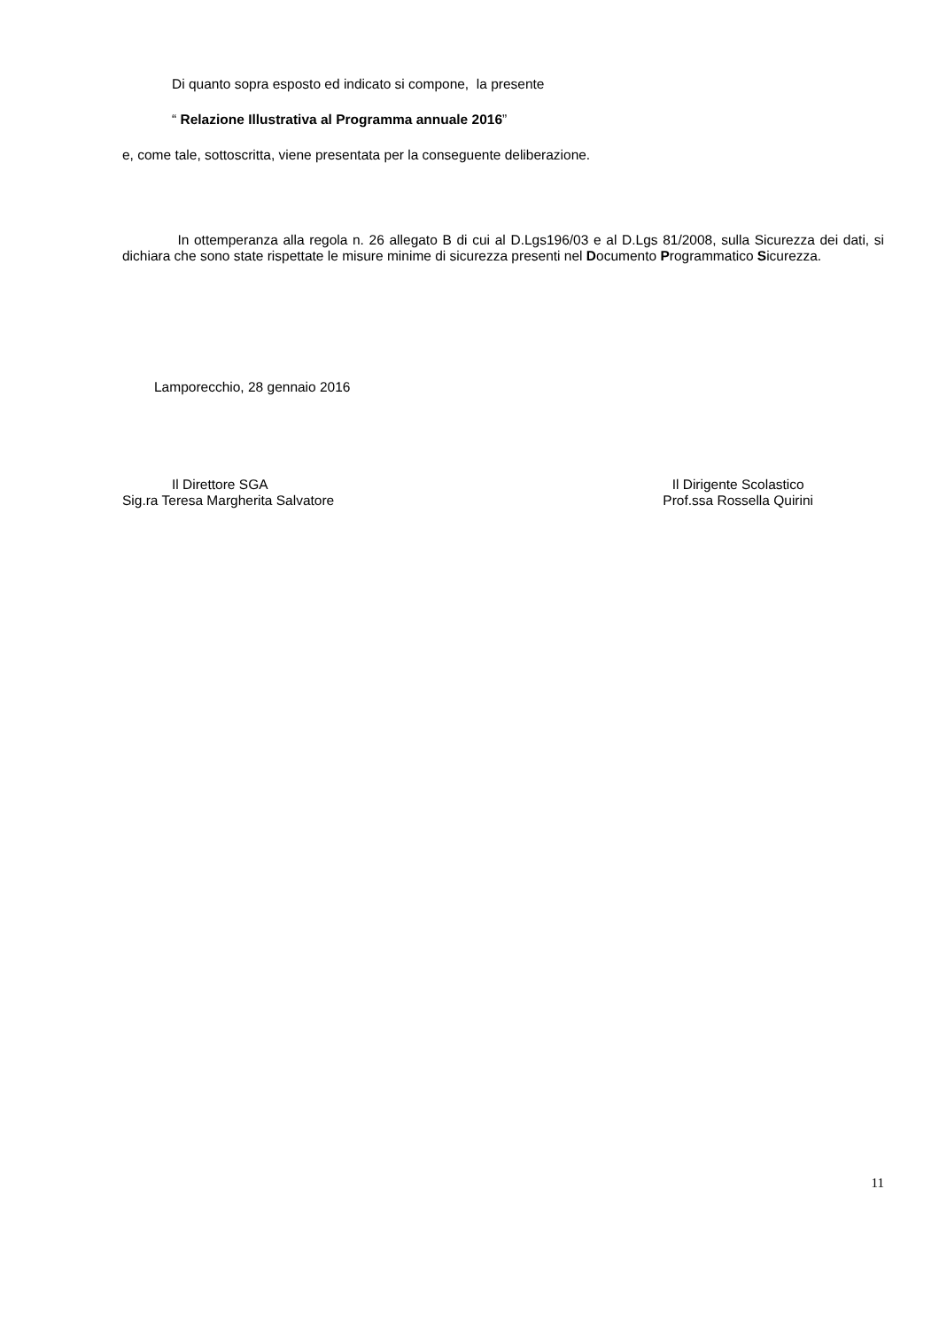Di quanto sopra esposto ed indicato si compone, la presente
“ Relazione Illustrativa al Programma annuale 2016”
e, come tale, sottoscritta, viene presentata per la conseguente deliberazione.
In ottemperanza alla regola n. 26 allegato B di cui al D.Lgs196/03 e al D.Lgs 81/2008, sulla Sicurezza dei dati, si dichiara che sono state rispettate le misure minime di sicurezza presenti nel Documento Programmatico Sicurezza.
Lamporecchio, 28 gennaio 2016
Il Direttore SGA
Sig.ra Teresa Margherita Salvatore
Il Dirigente Scolastico
Prof.ssa Rossella Quirini
11